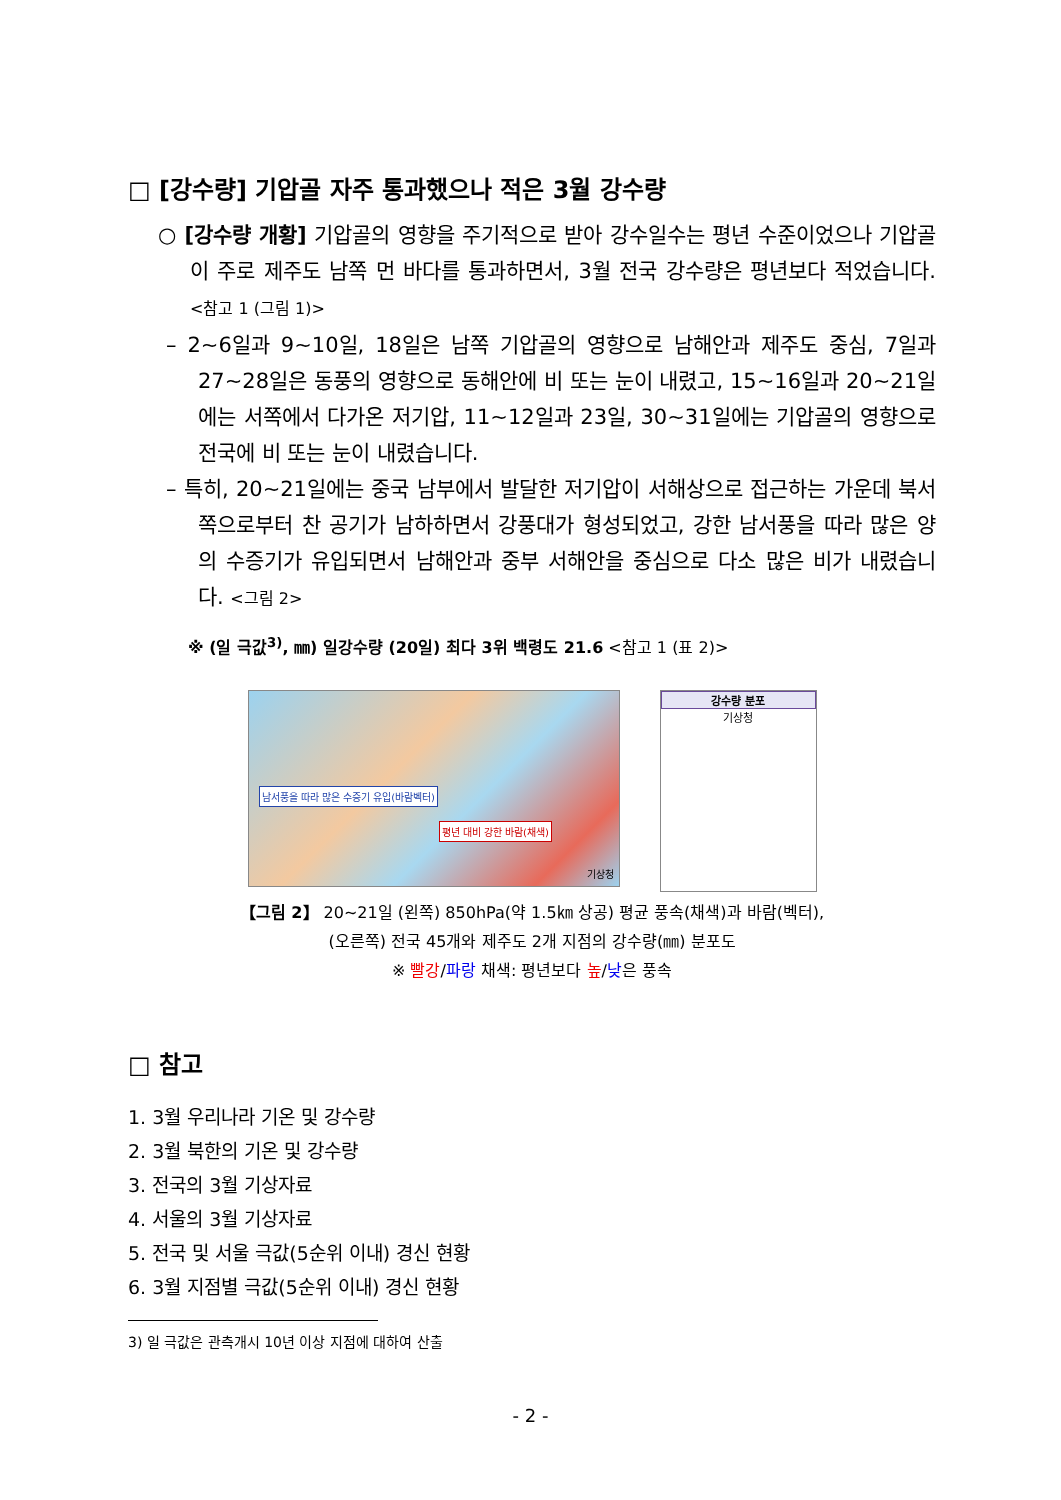□ [강수량] 기압골 자주 통과했으나 적은 3월 강수량
○ [강수량 개황] 기압골의 영향을 주기적으로 받아 강수일수는 평년 수준이었으나 기압골이 주로 제주도 남쪽 먼 바다를 통과하면서, 3월 전국 강수량은 평년보다 적었습니다. <참고 1 (그림 1)>
– 2~6일과 9~10일, 18일은 남쪽 기압골의 영향으로 남해안과 제주도 중심, 7일과 27~28일은 동풍의 영향으로 동해안에 비 또는 눈이 내렸고, 15~16일과 20~21일에는 서쪽에서 다가온 저기압, 11~12일과 23일, 30~31일에는 기압골의 영향으로 전국에 비 또는 눈이 내렸습니다.
– 특히, 20~21일에는 중국 남부에서 발달한 저기압이 서해상으로 접근하는 가운데 북서쪽으로부터 찬 공기가 남하하면서 강풍대가 형성되었고, 강한 남서풍을 따라 많은 양의 수증기가 유입되면서 남해안과 중부 서해안을 중심으로 다소 많은 비가 내렸습니다. <그림 2>
※ (일 극값<sup>3)</sup>, ㎜) 일강수량 (20일) 최다 3위 백령도 21.6 <참고 1 (표 2)>
남서풍을 따라 많은 수증기 유입(바람벡터)
평년 대비 강한 바람(채색)
기상청
강수량 분포
기상청
【그림 2】 20~21일 (왼쪽) 850hPa(약 1.5㎞ 상공) 평균 풍속(채색)과 바람(벡터),
(오른쪽) 전국 45개와 제주도 2개 지점의 강수량(㎜) 분포도
※ 빨강/파랑 채색: 평년보다 높/낮은 풍속
□ 참고
1. 3월 우리나라 기온 및 강수량
2. 3월 북한의 기온 및 강수량
3. 전국의 3월 기상자료
4. 서울의 3월 기상자료
5. 전국 및 서울 극값(5순위 이내) 경신 현황
6. 3월 지점별 극값(5순위 이내) 경신 현황
3) 일 극값은 관측개시 10년 이상 지점에 대하여 산출
- 2 -